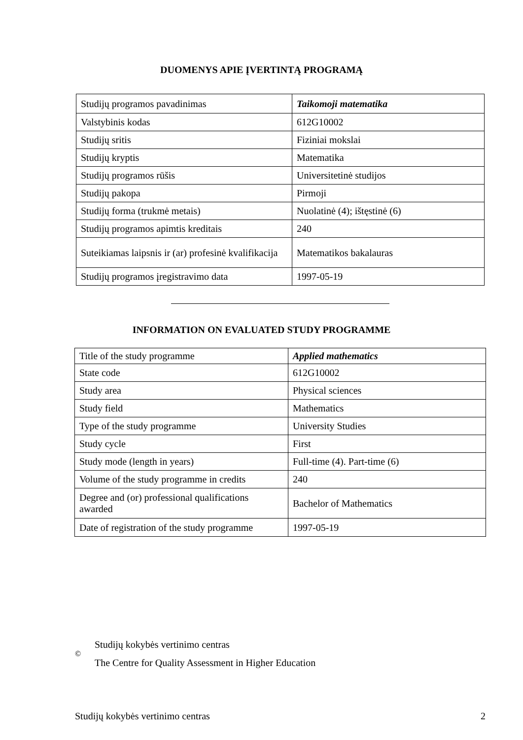DUOMENYS APIE ĮVERTINTĄ PROGRAMĄ
| Studijų programos pavadinimas | Taikomoji matematika |
| Valstybinis kodas | 612G10002 |
| Studijų sritis | Fiziniai mokslai |
| Studijų kryptis | Matematika |
| Studijų programos rūšis | Universitetinė studijos |
| Studijų pakopa | Pirmoji |
| Studijų forma (trukmė metais) | Nuolatinė (4); ištęstinė (6) |
| Studijų programos apimtis kreditais | 240 |
| Suteikiamas laipsnis ir (ar) profesinė kvalifikacija | Matematikos bakalauras |
| Studijų programos įregistravimo data | 1997-05-19 |
INFORMATION ON EVALUATED STUDY PROGRAMME
| Title of the study programme | Applied mathematics |
| State code | 612G10002 |
| Study area | Physical sciences |
| Study field | Mathematics |
| Type of the study programme | University Studies |
| Study cycle | First |
| Study mode (length in years) | Full-time (4). Part-time (6) |
| Volume of the study programme in credits | 240 |
| Degree and (or) professional qualifications awarded | Bachelor of Mathematics |
| Date of registration of the study programme | 1997-05-19 |
©
Studijų kokybės vertinimo centras
The Centre for Quality Assessment in Higher Education
Studijų kokybės vertinimo centras 2